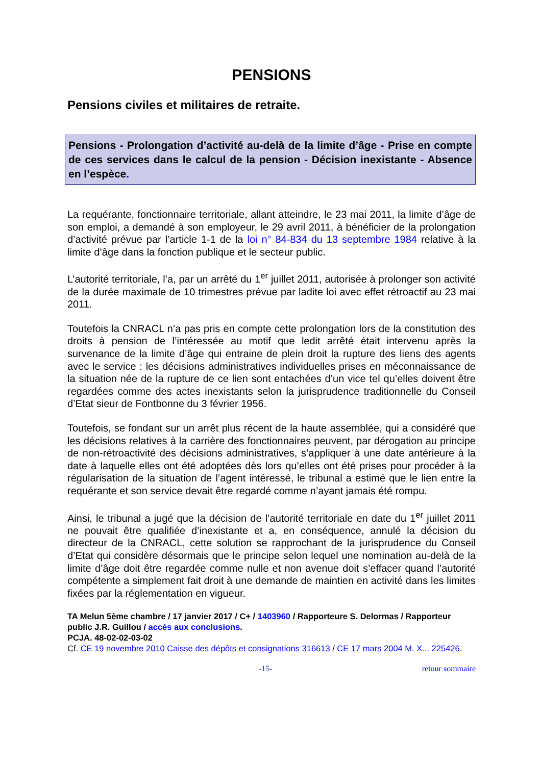PENSIONS
Pensions civiles et militaires de retraite.
Pensions - Prolongation d’activité au-delà de la limite d’âge - Prise en compte de ces services dans le calcul de la pension - Décision inexistante - Absence en l’espèce.
La requérante, fonctionnaire territoriale, allant atteindre, le 23 mai 2011, la limite d’âge de son emploi, a demandé à son employeur, le 29 avril 2011, à bénéficier de la prolongation d’activité prévue par l’article 1-1 de la loi n° 84-834 du 13 septembre 1984 relative à la limite d’âge dans la fonction publique et le secteur public.
L’autorité territoriale, l’a, par un arrêté du 1<sup>er</sup> juillet 2011, autorisée à prolonger son activité de la durée maximale de 10 trimestres prévue par ladite loi avec effet rétroactif au 23 mai 2011.
Toutefois la CNRACL n’a pas pris en compte cette prolongation lors de la constitution des droits à pension de l’intéressée au motif que ledit arrêté était intervenu après la survenance de la limite d’âge qui entraine de plein droit la rupture des liens des agents avec le service : les décisions administratives individuelles prises en méconnaissance de la situation née de la rupture de ce lien sont entachées d’un vice tel qu’elles doivent être regardées comme des actes inexistants selon la jurisprudence traditionnelle du Conseil d’Etat sieur de Fontbonne du 3 février 1956.
Toutefois, se fondant sur un arrêt plus récent de la haute assemblée, qui a considéré que les décisions relatives à la carrière des fonctionnaires peuvent, par dérogation au principe de non-rétroactivité des décisions administratives, s’appliquer à une date antérieure à la date à laquelle elles ont été adoptées dès lors qu’elles ont été prises pour procéder à la régularisation de la situation de l’agent intéressé, le tribunal a estimé que le lien entre la requérante et son service devait être regardé comme n’ayant jamais été rompu.
Ainsi, le tribunal a jugé que la décision de l’autorité territoriale en date du 1<sup>er</sup> juillet 2011 ne pouvait être qualifiée d’inexistante et a, en conséquence, annulé la décision du directeur de la CNRACL, cette solution se rapprochant de la jurisprudence du Conseil d’Etat qui considère désormais que le principe selon lequel une nomination au-delà de la limite d’âge doit être regardée comme nulle et non avenue doit s’effacer quand l’autorité compétente a simplement fait droit à une demande de maintien en activité dans les limites fixées par la réglementation en vigueur.
TA Melun 5ème chambre / 17 janvier 2017 / C+ / 1403960 / Rapporteure S. Delormas / Rapporteur public J.R. Guillou / accès aux conclusions.
PCJA. 48-02-02-03-02
Cf. CE 19 novembre 2010 Caisse des dépôts et consignations 316613 / CE 17 mars 2004 M. X... 225426.
-15- retour sommaire